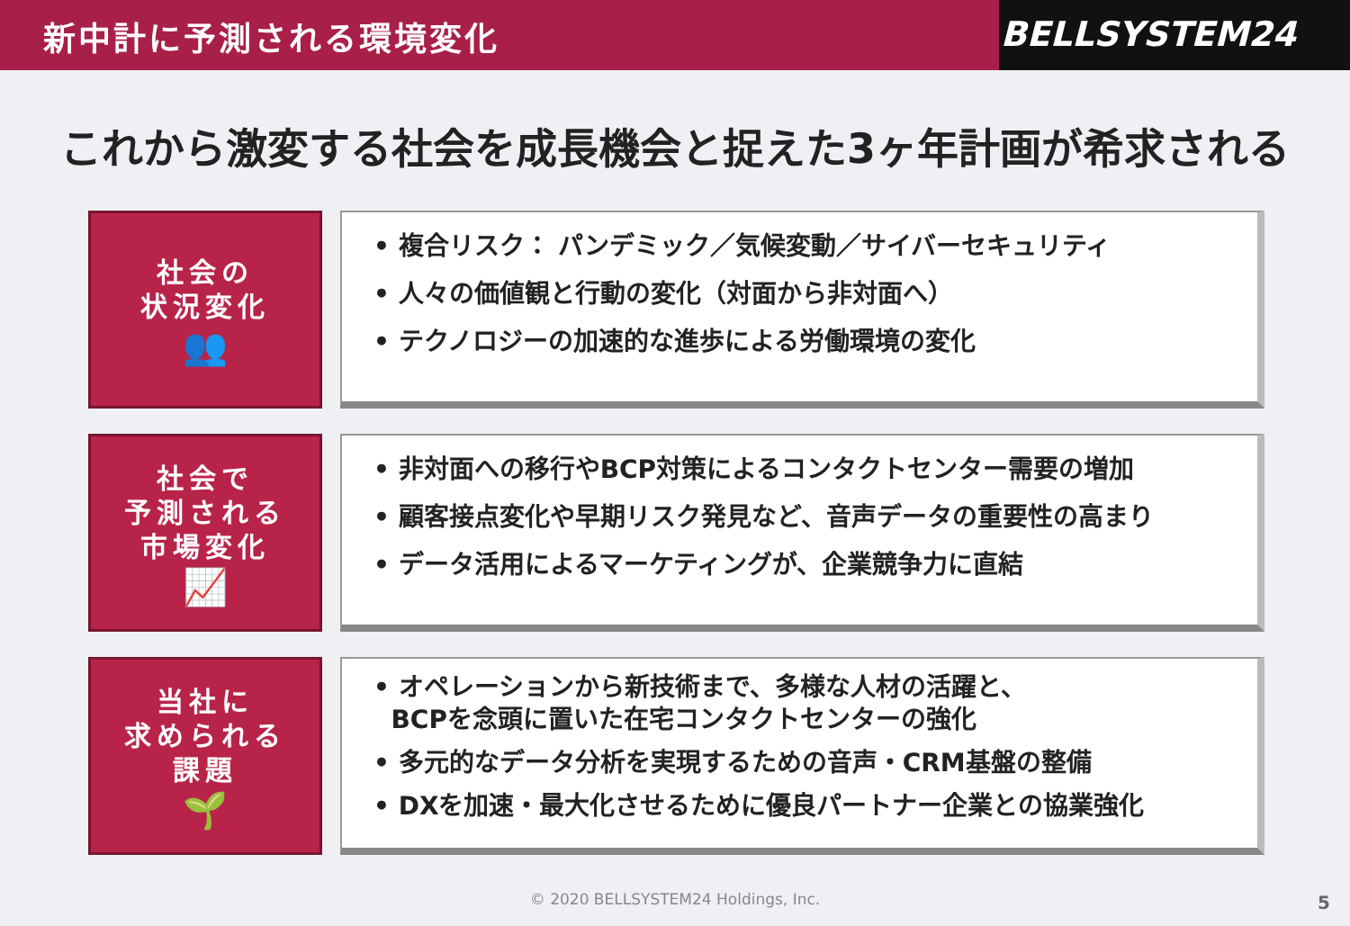新中計に予測される環境変化 BELLSYSTEM24
これから激変する社会を成長機会と捉えた3ヶ年計画が希求される
社会の
状況変化
👥
• 複合リスク： パンデミック／気候変動／サイバーセキュリティ
• 人々の価値観と行動の変化（対面から非対面へ）
• テクノロジーの加速的な進歩による労働環境の変化
社会で
予測される
市場変化
📈
• 非対面への移行やBCP対策によるコンタクトセンター需要の増加
• 顧客接点変化や早期リスク発見など、音声データの重要性の高まり
• データ活用によるマーケティングが、企業競争力に直結
当社に
求められる
課題
🌱
• オペレーションから新技術まで、多様な人材の活躍と、
BCPを念頭に置いた在宅コンタクトセンターの強化
• 多元的なデータ分析を実現するための音声・CRM基盤の整備
• DXを加速・最大化させるために優良パートナー企業との協業強化
© 2020 BELLSYSTEM24 Holdings, Inc.
5